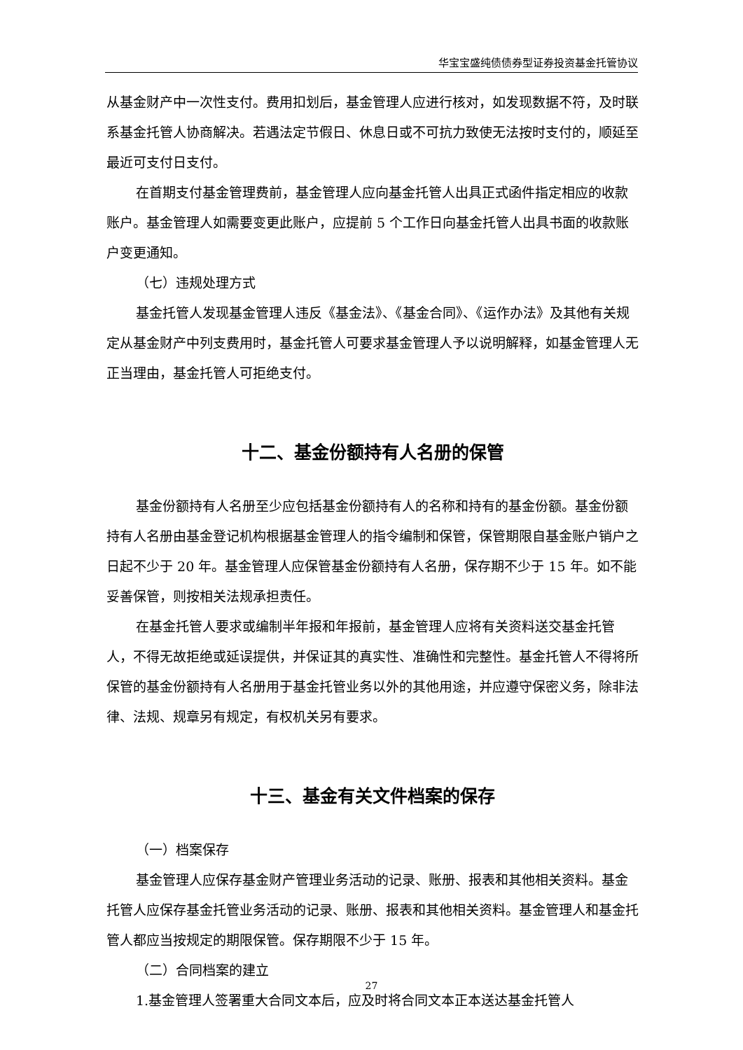华宝宝盛纯债债券型证券投资基金托管协议
从基金财产中一次性支付。费用扣划后，基金管理人应进行核对，如发现数据不符，及时联系基金托管人协商解决。若遇法定节假日、休息日或不可抗力致使无法按时支付的，顺延至最近可支付日支付。
在首期支付基金管理费前，基金管理人应向基金托管人出具正式函件指定相应的收款账户。基金管理人如需要变更此账户，应提前 5 个工作日向基金托管人出具书面的收款账户变更通知。
（七）违规处理方式
基金托管人发现基金管理人违反《基金法》、《基金合同》、《运作办法》及其他有关规定从基金财产中列支费用时，基金托管人可要求基金管理人予以说明解释，如基金管理人无正当理由，基金托管人可拒绝支付。
十二、基金份额持有人名册的保管
基金份额持有人名册至少应包括基金份额持有人的名称和持有的基金份额。基金份额持有人名册由基金登记机构根据基金管理人的指令编制和保管，保管期限自基金账户销户之日起不少于 20 年。基金管理人应保管基金份额持有人名册，保存期不少于 15 年。如不能妥善保管，则按相关法规承担责任。
在基金托管人要求或编制半年报和年报前，基金管理人应将有关资料送交基金托管人，不得无故拒绝或延误提供，并保证其的真实性、准确性和完整性。基金托管人不得将所保管的基金份额持有人名册用于基金托管业务以外的其他用途，并应遵守保密义务，除非法律、法规、规章另有规定，有权机关另有要求。
十三、基金有关文件档案的保存
（一）档案保存
基金管理人应保存基金财产管理业务活动的记录、账册、报表和其他相关资料。基金托管人应保存基金托管业务活动的记录、账册、报表和其他相关资料。基金管理人和基金托管人都应当按规定的期限保管。保存期限不少于 15 年。
（二）合同档案的建立
1.基金管理人签署重大合同文本后，应及时将合同文本正本送达基金托管人
27